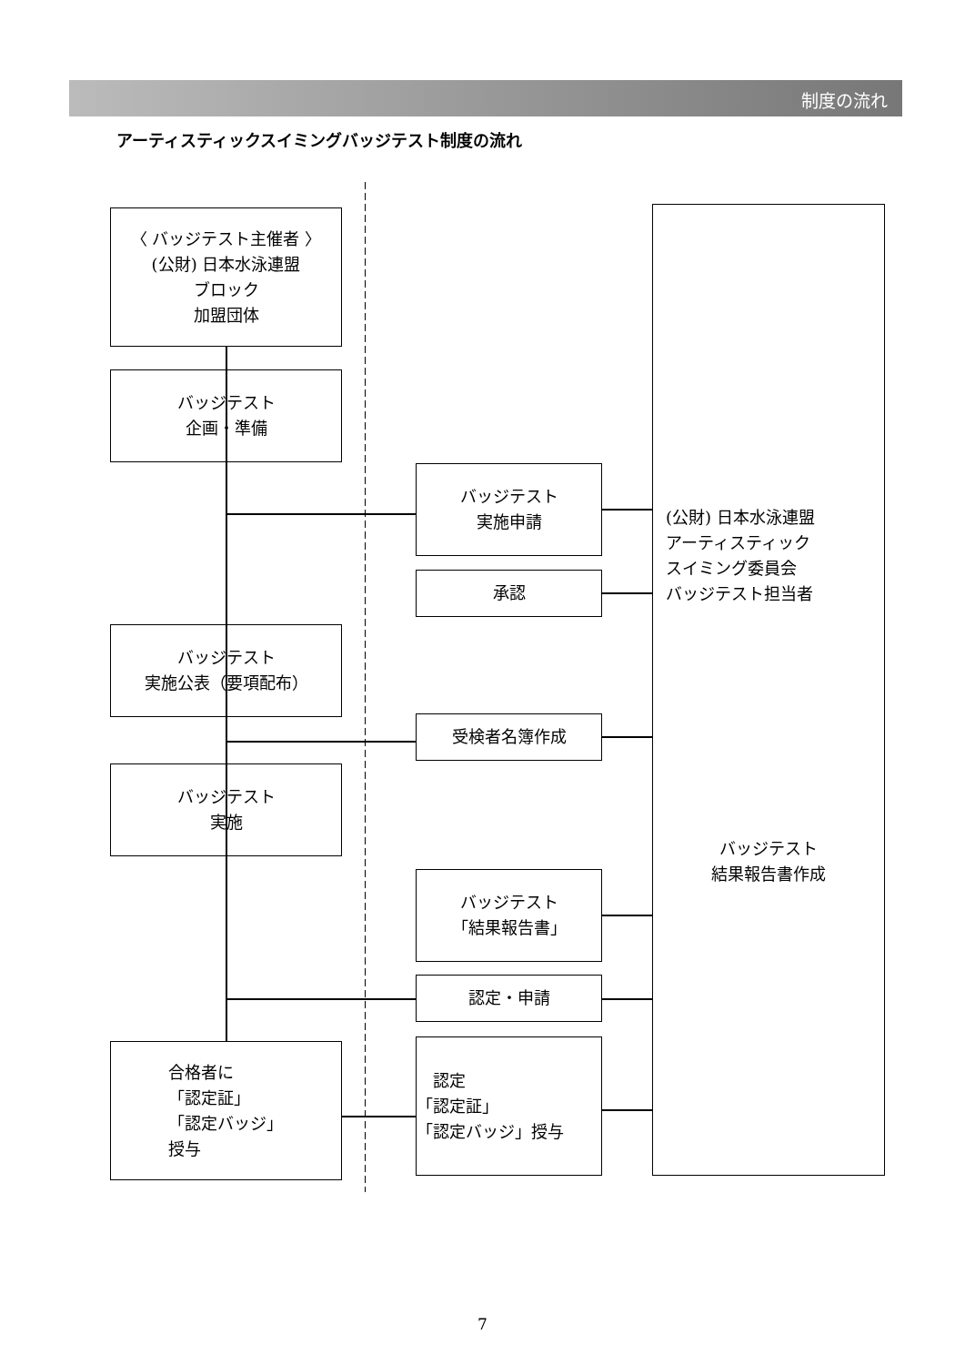制度の流れ
アーティスティックスイミングバッジテスト制度の流れ
〈 バッジテスト主催者 〉
(公財) 日本水泳連盟
ブロック
加盟団体
バッジテスト
企画・準備
バッジテスト
実施公表（要項配布）
バッジテスト
実施
合格者に
「認定証」
「認定バッジ」
授与
バッジテスト
実施申請
承認
受検者名簿作成
バッジテスト
「結果報告書」
認定・申請
　認定
「認定証」
「認定バッジ」授与
(公財) 日本水泳連盟
アーティスティック
スイミング委員会
バッジテスト担当者
バッジテスト
結果報告書作成
7